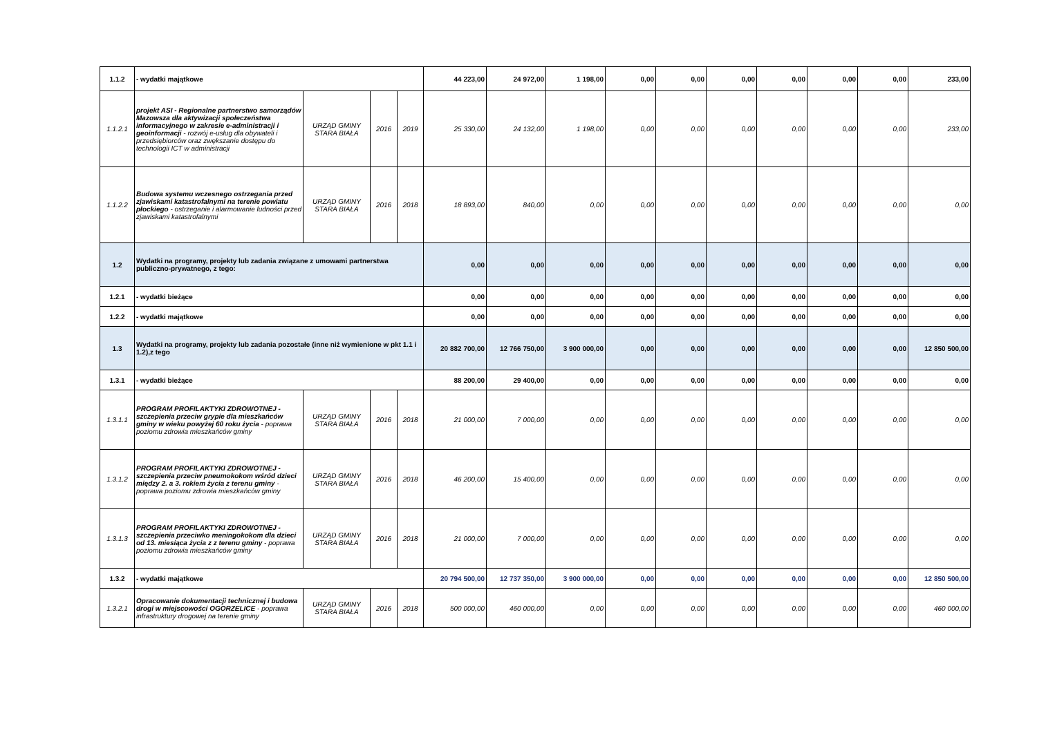| 1.1.2 | - wydatki majątkowe | | | | 44 223,00 | 24 972,00 | 1 198,00 | 0,00 | 0,00 | 0,00 | 0,00 | 0,00 | 0,00 | 233,00 |
| 1.1.2.1 | projekt ASI - Regionalne partnerstwo samorządów Mazowsza dla aktywizacji społeczeństwa informacyjnego w zakresie e-administracji i geoinformacji - rozwój e-usług dla obywateli i przedsiębiorców oraz zwększanie dostępu do technologii ICT w administracji | URZĄD GMINY STARA BIAŁA | 2016 | 2019 | 25 330,00 | 24 132,00 | 1 198,00 | 0,00 | 0,00 | 0,00 | 0,00 | 0,00 | 0,00 | 233,00 |
| 1.1.2.2 | Budowa systemu wczesnego ostrzegania przed zjawiskami katastrofalnymi na terenie powiatu płockiego - ostrzeganie i alarmowanie ludności przed zjawiskami katastrofalnymi | URZĄD GMINY STARA BIAŁA | 2016 | 2018 | 18 893,00 | 840,00 | 0,00 | 0,00 | 0,00 | 0,00 | 0,00 | 0,00 | 0,00 | 0,00 |
| 1.2 | Wydatki na programy, projekty lub zadania związane z umowami partnerstwa publiczno-prywatnego, z tego: | | | | 0,00 | 0,00 | 0,00 | 0,00 | 0,00 | 0,00 | 0,00 | 0,00 | 0,00 | 0,00 |
| 1.2.1 | - wydatki bieżące | | | | 0,00 | 0,00 | 0,00 | 0,00 | 0,00 | 0,00 | 0,00 | 0,00 | 0,00 | 0,00 |
| 1.2.2 | - wydatki majątkowe | | | | 0,00 | 0,00 | 0,00 | 0,00 | 0,00 | 0,00 | 0,00 | 0,00 | 0,00 | 0,00 |
| 1.3 | Wydatki na programy, projekty lub zadania pozostałe (inne niż wymienione w pkt 1.1 i 1.2),z tego | | | | 20 882 700,00 | 12 766 750,00 | 3 900 000,00 | 0,00 | 0,00 | 0,00 | 0,00 | 0,00 | 0,00 | 12 850 500,00 |
| 1.3.1 | - wydatki bieżące | | | | 88 200,00 | 29 400,00 | 0,00 | 0,00 | 0,00 | 0,00 | 0,00 | 0,00 | 0,00 | 0,00 |
| 1.3.1.1 | PROGRAM PROFILAKTYKI ZDROWOTNEJ - szczepienia przeciw grypie dla mieszkańców gminy w wieku powyżej 60 roku życia - poprawa poziomu zdrowia mieszkańców gminy | URZĄD GMINY STARA BIAŁA | 2016 | 2018 | 21 000,00 | 7 000,00 | 0,00 | 0,00 | 0,00 | 0,00 | 0,00 | 0,00 | 0,00 | 0,00 |
| 1.3.1.2 | PROGRAM PROFILAKTYKI ZDROWOTNEJ - szczepienia przeciw pneumokokom wśród dzieci między 2. a 3. rokiem życia z terenu gminy - poprawa poziomu zdrowia mieszkańców gminy | URZĄD GMINY STARA BIAŁA | 2016 | 2018 | 46 200,00 | 15 400,00 | 0,00 | 0,00 | 0,00 | 0,00 | 0,00 | 0,00 | 0,00 | 0,00 |
| 1.3.1.3 | PROGRAM PROFILAKTYKI ZDROWOTNEJ - szczepienia przeciwko meningokokom dla dzieci od 13. miesiąca życia z z terenu gminy - poprawa poziomu zdrowia mieszkańców gminy | URZĄD GMINY STARA BIAŁA | 2016 | 2018 | 21 000,00 | 7 000,00 | 0,00 | 0,00 | 0,00 | 0,00 | 0,00 | 0,00 | 0,00 | 0,00 |
| 1.3.2 | - wydatki majątkowe | | | | 20 794 500,00 | 12 737 350,00 | 3 900 000,00 | 0,00 | 0,00 | 0,00 | 0,00 | 0,00 | 0,00 | 12 850 500,00 |
| 1.3.2.1 | Opracowanie dokumentacji technicznej i budowa drogi w miejscowości OGORZELICE - poprawa infrastruktury drogowej na terenie gminy | URZĄD GMINY STARA BIAŁA | 2016 | 2018 | 500 000,00 | 460 000,00 | 0,00 | 0,00 | 0,00 | 0,00 | 0,00 | 0,00 | 0,00 | 460 000,00 |